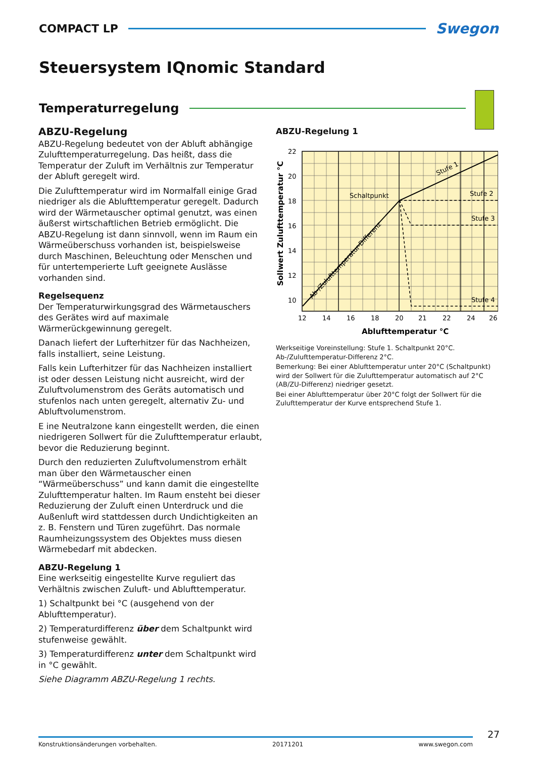COMPACT LP
Swegon
Steuersystem IQnomic Standard
Temperaturregelung
ABZU-Regelung
ABZU-Regelung bedeutet von der Abluft abhängige Zu­lufttemperaturregelung. Das heißt, dass die Temperatur der Zuluft im Verhältnis zur Temperatur der Abluft gere­gelt wird.
Die Zulufttemperatur wird im Normalfall einige Grad niedriger als die Ablufttemperatur geregelt. Dadurch wird der Wärmetauscher optimal genutzt, was einen äußerst wirtschaftlichen Betrieb ermöglicht. Die ABZU-Regelung ist dann sinnvoll, wenn im Raum ein Wärmeüberschuss vorhanden ist, beispielsweise durch Maschinen, Beleuch­tung oder Menschen und für untertemperierte Luft gee­ignete Auslässe vorhanden sind.
Regelsequenz
Der Temperaturwirkungsgrad des Wärmetauschers des Gerätes wird auf maximale Wärmerückgewinnung gere­gelt.
Danach liefert der Lufterhitzer für das Nachheizen, falls in­stalliert, seine Leistung.
Falls kein Lufterhitzer für das Nachheizen installiert ist oder dessen Leistung nicht ausreicht, wird der Zuluftvo­lumenstrom des Geräts automatisch und stufenlos nach unten geregelt, alternativ Zu- und Abluftvolumenstrom.
E ine Neutralzone kann eingestellt werden, die einen niedrigeren Sollwert für die Zulufttemperatur erlaubt, bevor die Reduzierung beginnt.
Durch den reduzierten Zuluftvolumenstrom erhält man über den Wärmetauscher einen “Wärmeüberschuss” und kann damit die eingestellte Zulufttemperatur halten. Im Raum ensteht bei dieser Reduzierung der Zuluft einen Unterdruck und die Außenluft wird stattdessen durch Un­dichtigkeiten an z. B. Fenstern und Türen zugeführt. Das normale Raumheizungssystem des Objektes muss diesen Wärmebedarf mit abdecken.
ABZU-Regelung 1
Eine werkseitig eingestellte Kurve reguliert das Verhältnis zwischen Zuluft- und Ablufttemperatur.
1) Schaltpunkt bei °C (ausgehend von der Ablufttempe­ratur).
2) Temperaturdifferenz über dem Schaltpunkt wird stufe­nweise gewählt.
3) Temperaturdifferenz unter dem Schaltpunkt wird in °C gewählt.
Siehe Diagramm ABZU-Regelung 1 rechts.
ABZU-Regelung 1
22
20
18
16
14
12
10
12
14
16
18
20
21
22
24
26
Ablufttemperatur °C
Sollwert Zulufttemperatur °C
Schaltpunkt
Stufe 2
Stufe 3
Stufe 4
Stufe 1
Ab-/Zulufttemperatur-Differenz
Werkseitige Voreinstellung: Stufe 1. Schaltpunkt 20°C. Ab-/Zulufttem­peratur-Differenz 2°C.
Bemerkung: Bei einer Ablufttemperatur unter 20°C (Schaltpunkt) wird der Sollwert für die Zulufttemperatur automatisch auf 2°C (AB/ZU-Dif­ferenz) niedriger gesetzt.
Bei einer Ablufttemperatur über 20°C folgt der Sollwert für die Zuluft­temperatur der Kurve entsprechend Stufe 1.
27
Konstruktionsänderungen vorbehalten. 20171201 www.swegon.com